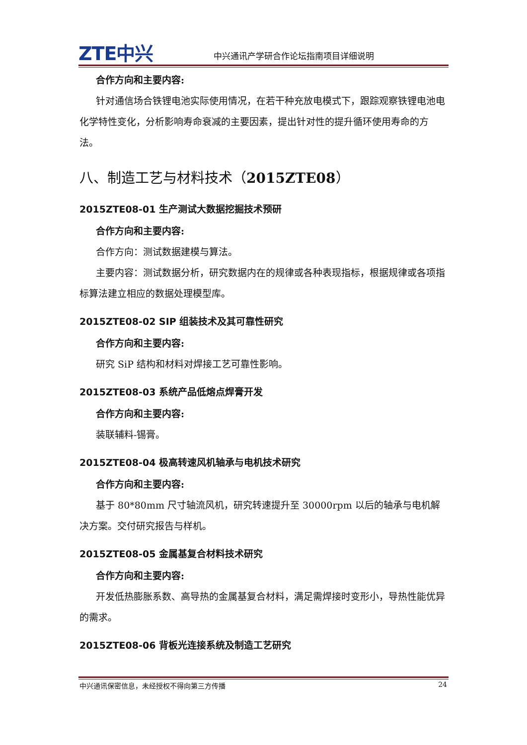ZTE中兴 中兴通讯产学研合作论坛指南项目详细说明
合作方向和主要内容:
针对通信场合铁锂电池实际使用情况，在若干种充放电模式下，跟踪观察铁锂电池电化学特性变化，分析影响寿命衰减的主要因素，提出针对性的提升循环使用寿命的方法。
八、制造工艺与材料技术（2015ZTE08）
2015ZTE08-01 生产测试大数据挖掘技术预研
合作方向和主要内容:
合作方向：测试数据建模与算法。
主要内容：测试数据分析，研究数据内在的规律或各种表现指标，根据规律或各项指标算法建立相应的数据处理模型库。
2015ZTE08-02 SIP 组装技术及其可靠性研究
合作方向和主要内容:
研究 SiP 结构和材料对焊接工艺可靠性影响。
2015ZTE08-03 系统产品低熔点焊膏开发
合作方向和主要内容:
装联辅料-锡膏。
2015ZTE08-04 极高转速风机轴承与电机技术研究
合作方向和主要内容:
基于 80*80mm 尺寸轴流风机，研究转速提升至 30000rpm 以后的轴承与电机解决方案。交付研究报告与样机。
2015ZTE08-05 金属基复合材料技术研究
合作方向和主要内容:
开发低热膨胀系数、高导热的金属基复合材料，满足需焊接时变形小，导热性能优异的需求。
2015ZTE08-06 背板光连接系统及制造工艺研究
中兴通讯保密信息，未经授权不得向第三方传播 24